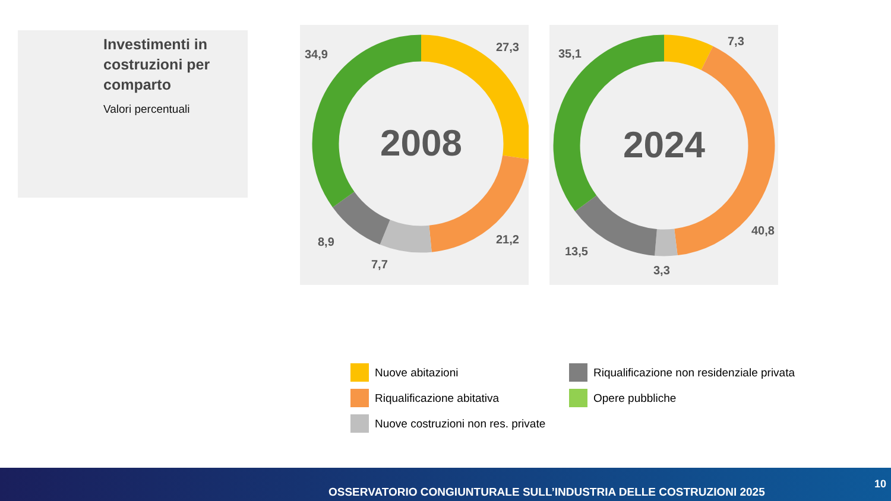Investimenti in costruzioni per comparto
Valori percentuali
2008
27,3
34,9
21,2
8,9
7,7
2024
7,3
35,1
40,8
13,5
3,3
Nuove abitazioni
Riqualificazione non residenziale privata
Riqualificazione abitativa
Opere pubbliche
Nuove costruzioni non res. private
OSSERVATORIO CONGIUNTURALE SULL’INDUSTRIA DELLE COSTRUZIONI 2025
10